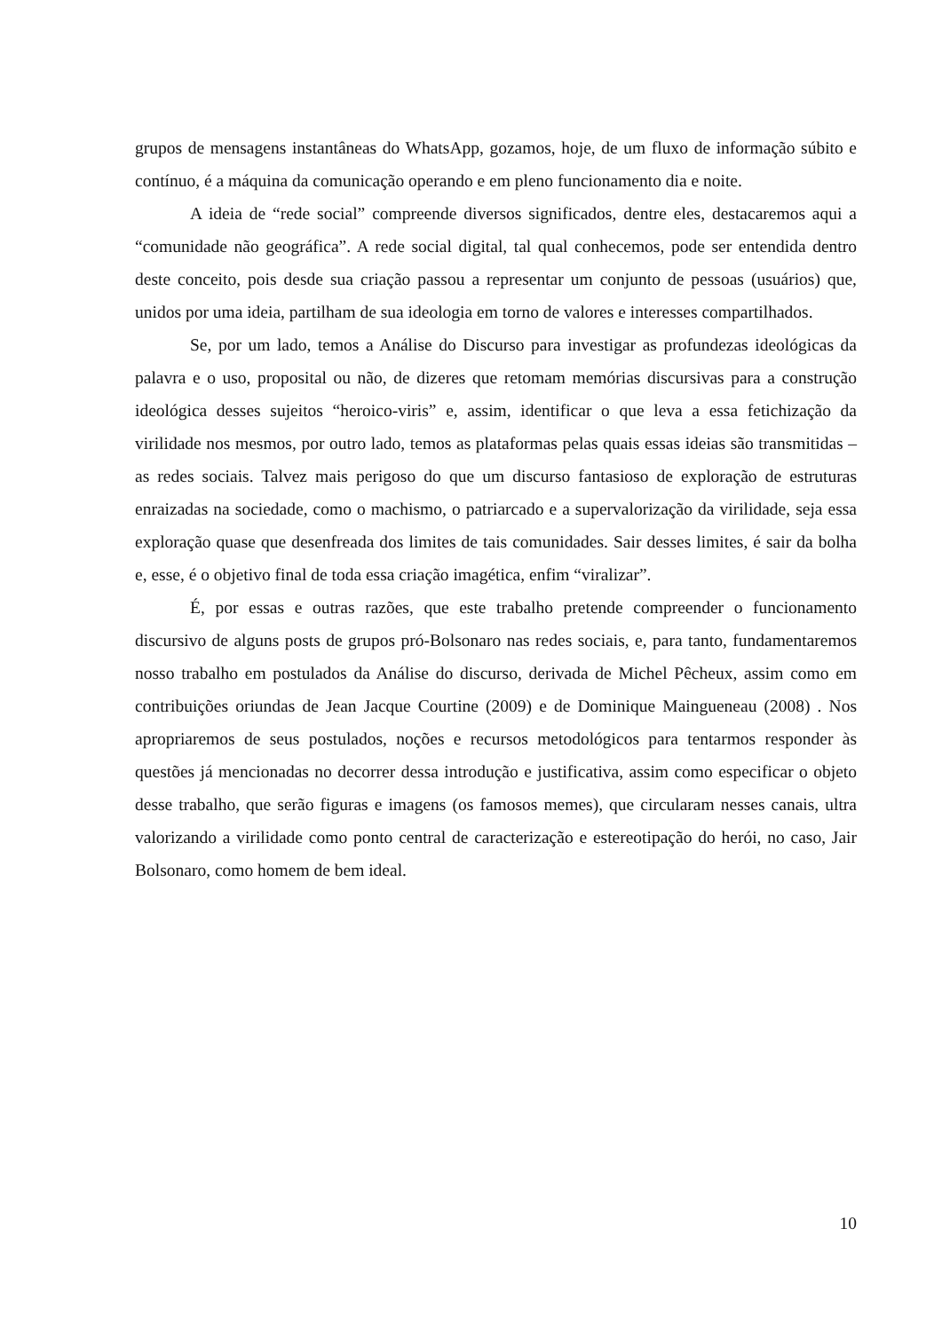grupos de mensagens instantâneas do WhatsApp, gozamos, hoje, de um fluxo de informação súbito e contínuo, é a máquina da comunicação operando e em pleno funcionamento dia e noite.
A ideia de “rede social” compreende diversos significados, dentre eles, destacaremos aqui a “comunidade não geográfica”. A rede social digital, tal qual conhecemos, pode ser entendida dentro deste conceito, pois desde sua criação passou a representar um conjunto de pessoas (usuários) que, unidos por uma ideia, partilham de sua ideologia em torno de valores e interesses compartilhados.
Se, por um lado, temos a Análise do Discurso para investigar as profundezas ideológicas da palavra e o uso, proposital ou não, de dizeres que retomam memórias discursivas para a construção ideológica desses sujeitos “heroico-viris” e, assim, identificar o que leva a essa fetichização da virilidade nos mesmos, por outro lado, temos as plataformas pelas quais essas ideias são transmitidas – as redes sociais. Talvez mais perigoso do que um discurso fantasioso de exploração de estruturas enraizadas na sociedade, como o machismo, o patriarcado e a supervalorização da virilidade, seja essa exploração quase que desenfreada dos limites de tais comunidades. Sair desses limites, é sair da bolha e, esse, é o objetivo final de toda essa criação imagética, enfim “viralizar”.
É, por essas e outras razões, que este trabalho pretende compreender o funcionamento discursivo de alguns posts de grupos pró-Bolsonaro nas redes sociais, e, para tanto, fundamentaremos nosso trabalho em postulados da Análise do discurso, derivada de Michel Pêcheux, assim como em contribuições oriundas de Jean Jacque Courtine (2009) e de Dominique Maingueneau (2008) . Nos apropriaremos de seus postulados, noções e recursos metodológicos para tentarmos responder às questões já mencionadas no decorrer dessa introdução e justificativa, assim como especificar o objeto desse trabalho, que serão figuras e imagens (os famosos memes), que circularam nesses canais, ultra valorizando a virilidade como ponto central de caracterização e estereotipação do herói, no caso, Jair Bolsonaro, como homem de bem ideal.
10